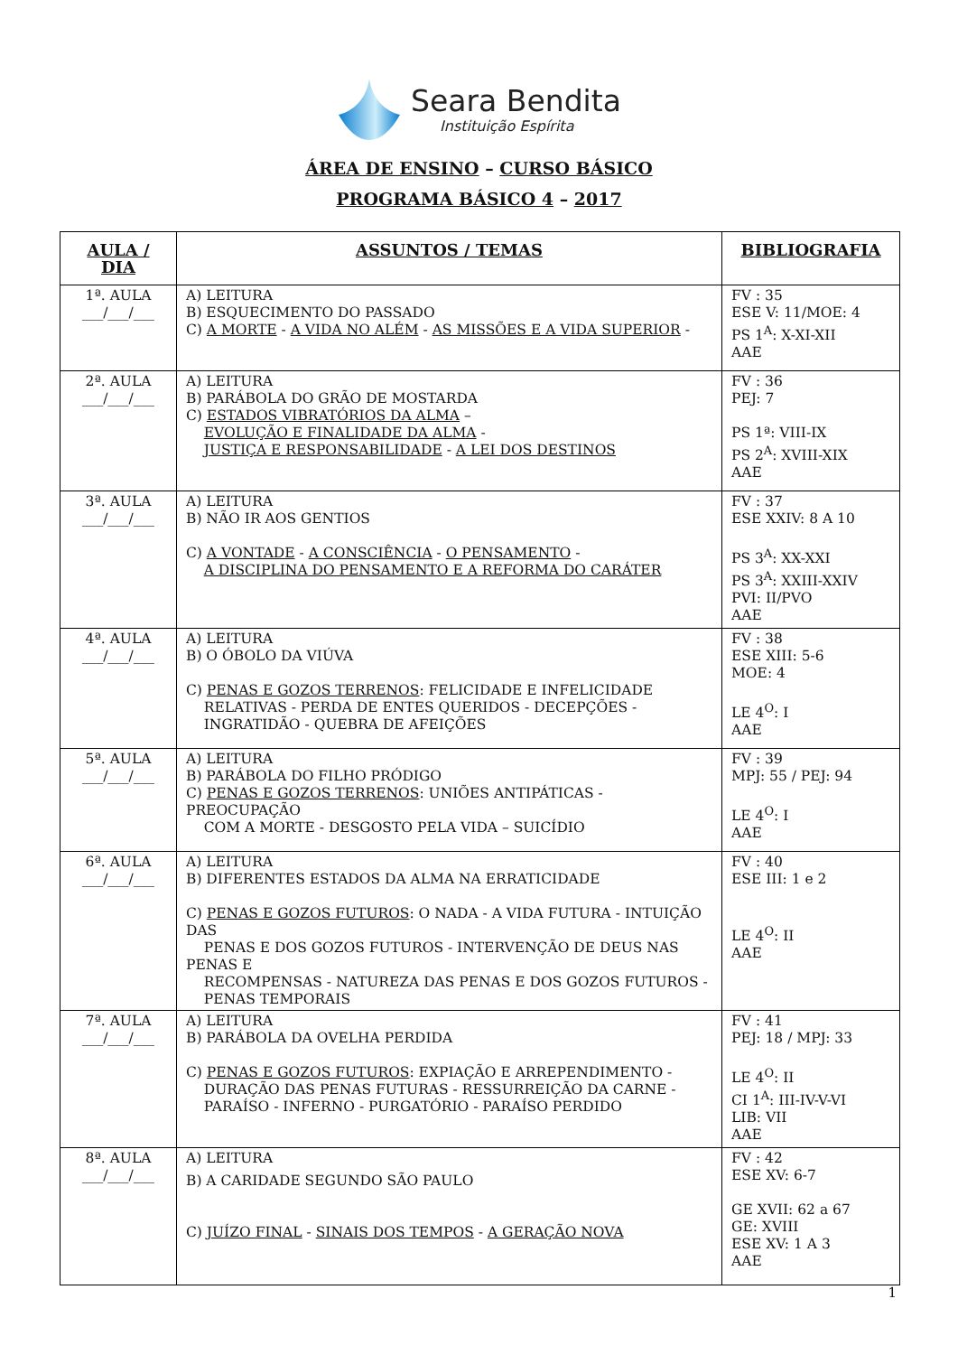Seara Bendita
Instituição Espírita
ÁREA DE ENSINO – CURSO BÁSICO
PROGRAMA BÁSICO 4 – 2017
| AULA / DIA | ASSUNTOS / TEMAS | BIBLIOGRAFIA |
| --- | --- | --- |
| 1ª. AULA ___/___/___ | A) LEITURA B) ESQUECIMENTO DO PASSADO C) A MORTE - A VIDA NO ALÉM - AS MISSÕES E A VIDA SUPERIOR - | FV : 35 ESE V: 11/MOE: 4 PS 1<sup>A</sup>: X-XI-XII AAE |
| 2ª. AULA ___/___/___ | A) LEITURA B) PARÁBOLA DO GRÃO DE MOSTARDA C) ESTADOS VIBRATÓRIOS DA ALMA – EVOLUÇÃO E FINALIDADE DA ALMA - JUSTIÇA E RESPONSABILIDADE - A LEI DOS DESTINOS | FV : 36 PEJ: 7 PS 1ª: VIII-IX PS 2<sup>A</sup>: XVIII-XIX AAE |
| 3ª. AULA ___/___/___ | A) LEITURA B) NÃO IR AOS GENTIOS C) A VONTADE - A CONSCIÊNCIA - O PENSAMENTO - A DISCIPLINA DO PENSAMENTO E A REFORMA DO CARÁTER | FV : 37 ESE XXIV: 8 A 10 PS 3<sup>A</sup>: XX-XXI PS 3<sup>A</sup>: XXIII-XXIV PVI: II/PVO AAE |
| 4ª. AULA ___/___/___ | A) LEITURA B) O ÓBOLO DA VIÚVA C) PENAS E GOZOS TERRENOS : FELICIDADE E INFELICIDADE RELATIVAS - PERDA DE ENTES QUERIDOS - DECEPÇÕES - INGRATIDÃO - QUEBRA DE AFEIÇÕES | FV : 38 ESE XIII: 5-6 MOE: 4 LE 4<sup>O</sup>: I AAE |
| 5ª. AULA ___/___/___ | A) LEITURA B) PARÁBOLA DO FILHO PRÓDIGO C) PENAS E GOZOS TERRENOS : UNIÕES ANTIPÁTICAS - PREOCUPAÇÃO COM A MORTE - DESGOSTO PELA VIDA – SUICÍDIO | FV : 39 MPJ: 55 / PEJ: 94 LE 4<sup>O</sup>: I AAE |
| 6ª. AULA ___/___/___ | A) LEITURA B) DIFERENTES ESTADOS DA ALMA NA ERRATICIDADE C) PENAS E GOZOS FUTUROS : O NADA - A VIDA FUTURA - INTUIÇÃO DAS PENAS E DOS GOZOS FUTUROS - INTERVENÇÃO DE DEUS NAS PENAS E RECOMPENSAS - NATUREZA DAS PENAS E DOS GOZOS FUTUROS - PENAS TEMPORAIS | FV : 40 ESE III: 1 e 2 LE 4<sup>O</sup>: II AAE |
| 7ª. AULA ___/___/___ | A) LEITURA B) PARÁBOLA DA OVELHA PERDIDA C) PENAS E GOZOS FUTUROS : EXPIAÇÃO E ARREPENDIMENTO - DURAÇÃO DAS PENAS FUTURAS - RESSURREIÇÃO DA CARNE - PARAÍSO - INFERNO - PURGATÓRIO - PARAÍSO PERDIDO | FV : 41 PEJ: 18 / MPJ: 33 LE 4<sup>O</sup>: II CI 1<sup>A</sup>: III-IV-V-VI LIB: VII AAE |
| 8ª. AULA ___/___/___ | A) LEITURA B) A CARIDADE SEGUNDO SÃO PAULO C) JUÍZO FINAL - SINAIS DOS TEMPOS - A GERAÇÃO NOVA | FV : 42 ESE XV: 6-7 GE XVII: 62 a 67 GE: XVIII ESE XV: 1 A 3 AAE |
1